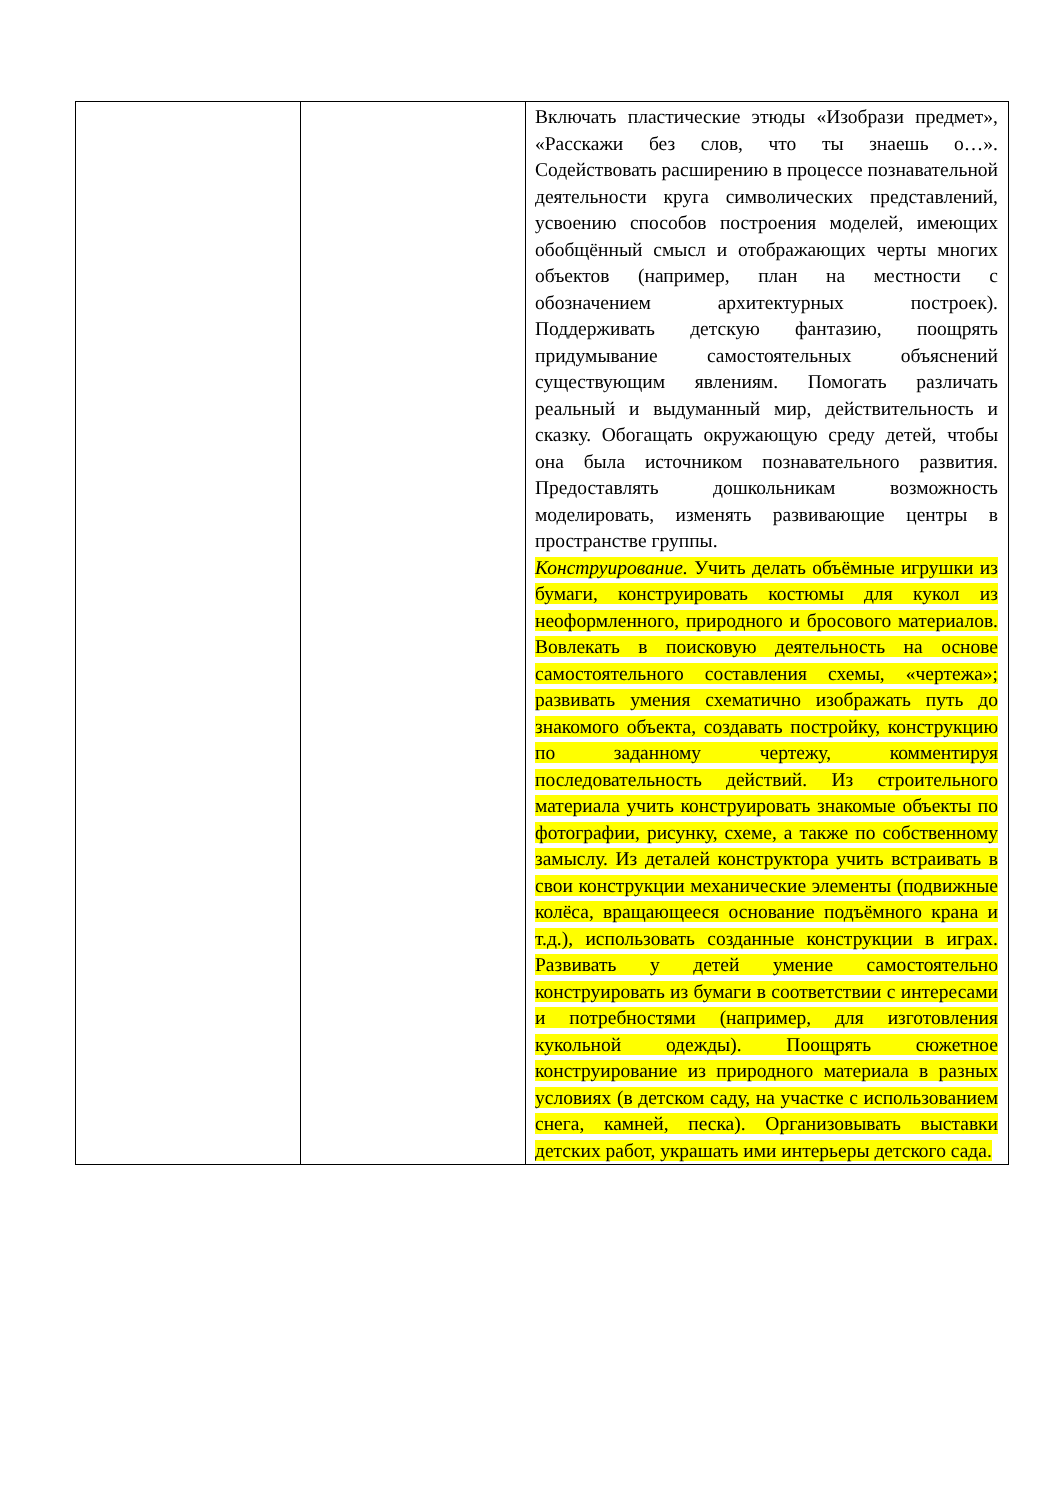| | | Включать пластические этюды «Изобрази предмет», «Расскажи без слов, что ты знаешь о…». Содействовать расширению в процессе познавательной деятельности круга символических представлений, усвоению способов построения моделей, имеющих обобщённый смысл и отображающих черты многих объектов (например, план на местности с обозначением архитектурных построек). Поддерживать детскую фантазию, поощрять придумывание самостоятельных объяснений существующим явлениям. Помогать различать реальный и выдуманный мир, действительность и сказку. Обогащать окружающую среду детей, чтобы она была источником познавательного развития. Предоставлять дошкольникам возможность моделировать, изменять развивающие центры в пространстве группы. Конструирование. Учить делать объёмные игрушки из бумаги, конструировать костюмы для кукол из неоформленного, природного и бросового материалов. Вовлекать в поисковую деятельность на основе самостоятельного составления схемы, «чертежа»; развивать умения схематично изображать путь до знакомого объекта, создавать постройку, конструкцию по заданному чертежу, комментируя последовательность действий. Из строительного материала учить конструировать знакомые объекты по фотографии, рисунку, схеме, а также по собственному замыслу. Из деталей конструктора учить встраивать в свои конструкции механические элементы (подвижные колёса, вращающееся основание подъёмного крана и т.д.), использовать созданные конструкции в играх. Развивать у детей умение самостоятельно конструировать из бумаги в соответствии с интересами и потребностями (например, для изготовления кукольной одежды). Поощрять сюжетное конструирование из природного материала в разных условиях (в детском саду, на участке с использованием снега, камней, песка). Организовывать выставки детских работ, украшать ими интерьеры детского сада. |